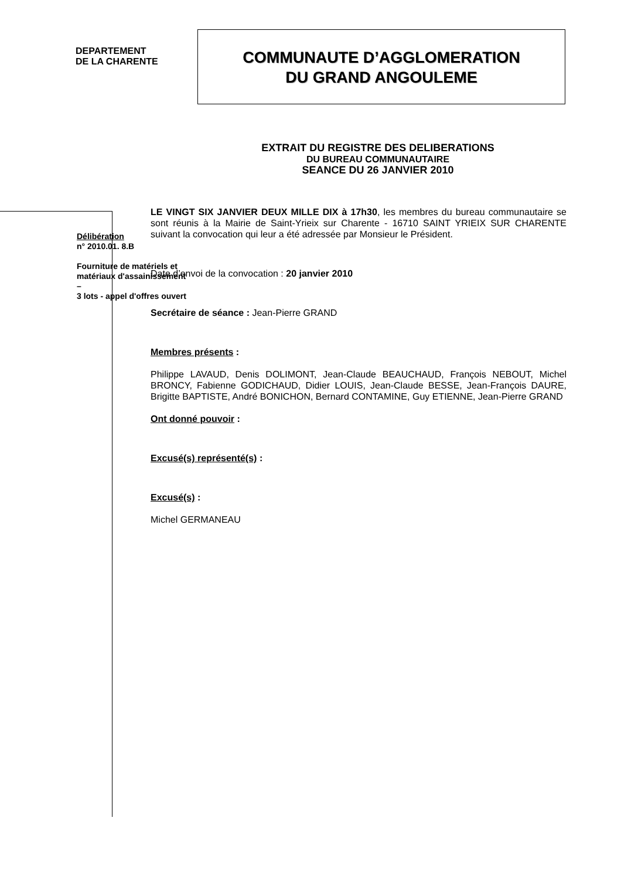DEPARTEMENT
DE LA CHARENTE
COMMUNAUTE D’AGGLOMERATION
DU GRAND ANGOULEME
EXTRAIT DU REGISTRE DES DELIBERATIONS
DU BUREAU COMMUNAUTAIRE
SEANCE DU 26 JANVIER 2010
Délibération
n° 2010.01. 8.B
Fourniture de matériels et matériaux d'assainissement –
3 lots - appel d'offres ouvert
LE VINGT SIX JANVIER DEUX MILLE DIX à 17h30, les membres du bureau communautaire se sont réunis à la Mairie de Saint-Yrieix sur Charente - 16710 SAINT YRIEIX SUR CHARENTE suivant la convocation qui leur a été adressée par Monsieur le Président.
Date d’envoi de la convocation : 20 janvier 2010
Secrétaire de séance : Jean-Pierre GRAND
Membres présents :
Philippe LAVAUD, Denis DOLIMONT, Jean-Claude BEAUCHAUD, François NEBOUT, Michel BRONCY, Fabienne GODICHAUD, Didier LOUIS, Jean-Claude BESSE, Jean-François DAURE, Brigitte BAPTISTE, André BONICHON, Bernard CONTAMINE, Guy ETIENNE, Jean-Pierre GRAND
Ont donné pouvoir :
Excusé(s) représenté(s) :
Excusé(s) :
Michel GERMANEAU